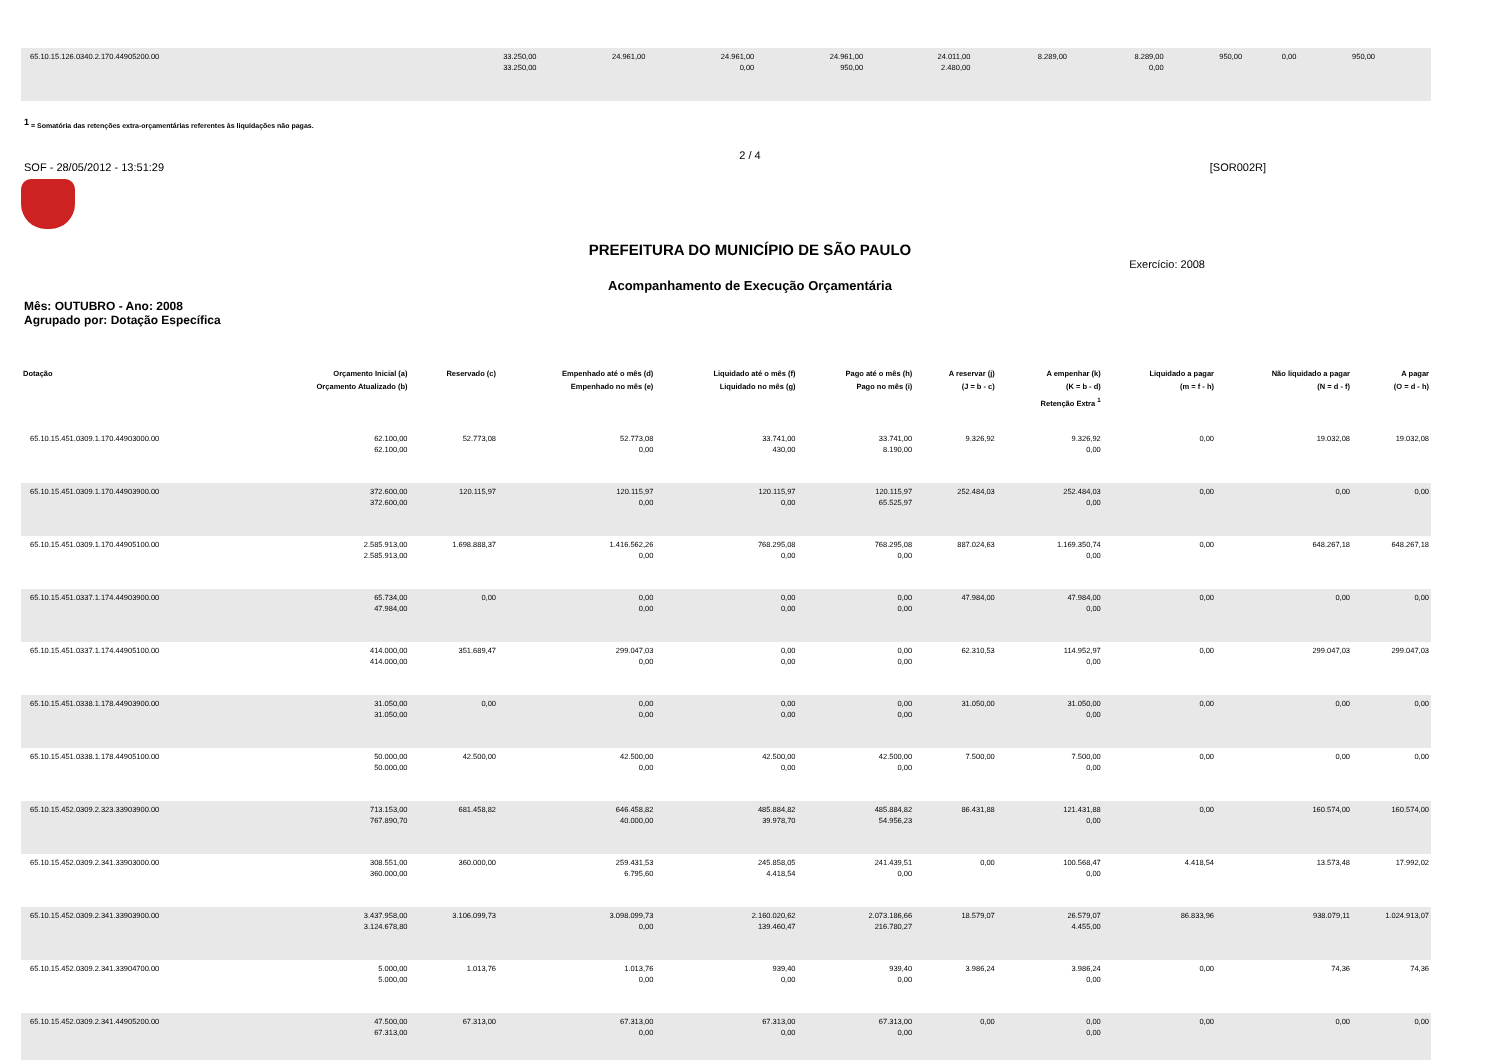| 65.10.15.126.0340.2.170.44905200.00 | 33.250,00 33.250,00 | 24.961,00 | 24.961,00 0,00 | 24.961,00 950,00 | 24.011,00 2.480,00 | 8.289,00 | 8.289,00 0,00 | 950,00 | 0,00 | 950,00 | |
<sup>1</sup> = Somatória das retenções extra-orçamentárias referentes às liquidações não pagas.
2 / 4
SOF - 28/05/2012 - 13:51:29 [SOR002R]
PREFEITURA DO MUNICÍPIO DE SÃO PAULO
Exercício: 2008
Acompanhamento de Execução Orçamentária
Mês: OUTUBRO - Ano: 2008
Agrupado por: Dotação Específica
| Dotação | Orçamento Inicial (a) Orçamento Atualizado (b) | Reservado (c) | Empenhado até o mês (d) Empenhado no mês (e) | Liquidado até o mês (f) Liquidado no mês (g) | Pago até o mês (h) Pago no mês (i) | A reservar (j) (J = b - c) | A empenhar (k) (K = b - d) Retenção Extra <sup>1</sup> | Liquidado a pagar (m = f - h) | Não liquidado a pagar (N = d - f) | A pagar (O = d - h) |
| --- | --- | --- | --- | --- | --- | --- | --- | --- | --- | --- |
| 65.10.15.451.0309.1.170.44903000.00 | 62.100,00 62.100,00 | 52.773,08 | 52.773,08 0,00 | 33.741,00 430,00 | 33.741,00 8.190,00 | 9.326,92 | 9.326,92 0,00 | 0,00 | 19.032,08 | 19.032,08 |
| 65.10.15.451.0309.1.170.44903900.00 | 372.600,00 372.600,00 | 120.115,97 | 120.115,97 0,00 | 120.115,97 0,00 | 120.115,97 65.525,97 | 252.484,03 | 252.484,03 0,00 | 0,00 | 0,00 | 0,00 |
| 65.10.15.451.0309.1.170.44905100.00 | 2.585.913,00 2.585.913,00 | 1.698.888,37 | 1.416.562,26 0,00 | 768.295,08 0,00 | 768.295,08 0,00 | 887.024,63 | 1.169.350,74 0,00 | 0,00 | 648.267,18 | 648.267,18 |
| 65.10.15.451.0337.1.174.44903900.00 | 65.734,00 47.984,00 | 0,00 | 0,00 0,00 | 0,00 0,00 | 0,00 0,00 | 47.984,00 | 47.984,00 0,00 | 0,00 | 0,00 | 0,00 |
| 65.10.15.451.0337.1.174.44905100.00 | 414.000,00 414.000,00 | 351.689,47 | 299.047,03 0,00 | 0,00 0,00 | 0,00 0,00 | 62.310,53 | 114.952,97 0,00 | 0,00 | 299.047,03 | 299.047,03 |
| 65.10.15.451.0338.1.178.44903900.00 | 31.050,00 31.050,00 | 0,00 | 0,00 0,00 | 0,00 0,00 | 0,00 0,00 | 31.050,00 | 31.050,00 0,00 | 0,00 | 0,00 | 0,00 |
| 65.10.15.451.0338.1.178.44905100.00 | 50.000,00 50.000,00 | 42.500,00 | 42.500,00 0,00 | 42.500,00 0,00 | 42.500,00 0,00 | 7.500,00 | 7.500,00 0,00 | 0,00 | 0,00 | 0,00 |
| 65.10.15.452.0309.2.323.33903900.00 | 713.153,00 767.890,70 | 681.458,82 | 646.458,82 40.000,00 | 485.884,82 39.978,70 | 485.884,82 54.956,23 | 86.431,88 | 121.431,88 0,00 | 0,00 | 160.574,00 | 160.574,00 |
| 65.10.15.452.0309.2.341.33903000.00 | 308.551,00 360.000,00 | 360.000,00 | 259.431,53 6.795,60 | 245.858,05 4.418,54 | 241.439,51 0,00 | 0,00 | 100.568,47 0,00 | 4.418,54 | 13.573,48 | 17.992,02 |
| 65.10.15.452.0309.2.341.33903900.00 | 3.437.958,00 3.124.678,80 | 3.106.099,73 | 3.098.099,73 0,00 | 2.160.020,62 139.460,47 | 2.073.186,66 216.780,27 | 18.579,07 | 26.579,07 4.455,00 | 86.833,96 | 938.079,11 | 1.024.913,07 |
| 65.10.15.452.0309.2.341.33904700.00 | 5.000,00 5.000,00 | 1.013,76 | 1.013,76 0,00 | 939,40 0,00 | 939,40 0,00 | 3.986,24 | 3.986,24 0,00 | 0,00 | 74,36 | 74,36 |
| 65.10.15.452.0309.2.341.44905200.00 | 47.500,00 67.313,00 | 67.313,00 | 67.313,00 0,00 | 67.313,00 0,00 | 67.313,00 0,00 | 0,00 | 0,00 0,00 | 0,00 | 0,00 | 0,00 |